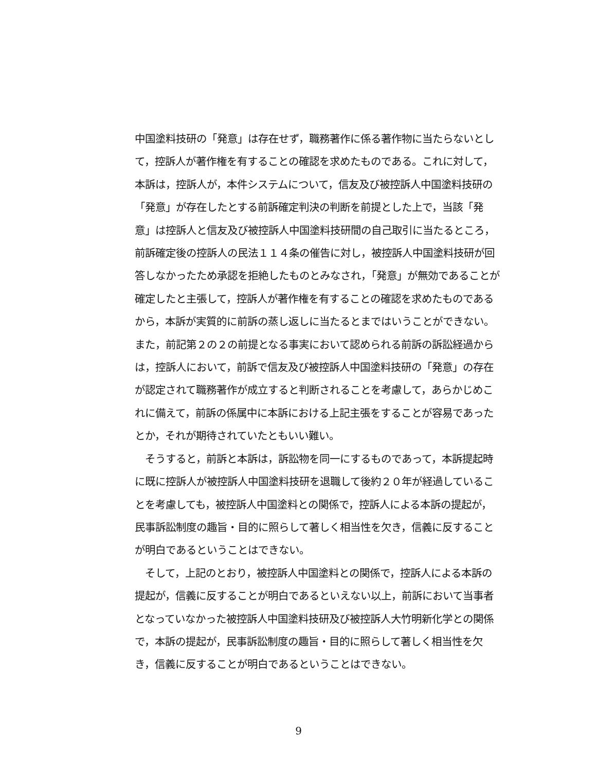中国塗料技研の「発意」は存在せず，職務著作に係る著作物に当たらないとして，控訴人が著作権を有することの確認を求めたものである。これに対して，本訴は，控訴人が，本件システムについて，信友及び被控訴人中国塗料技研の「発意」が存在したとする前訴確定判決の判断を前提とした上で，当該「発意」は控訴人と信友及び被控訴人中国塗料技研間の自己取引に当たるところ，前訴確定後の控訴人の民法１１４条の催告に対し，被控訴人中国塗料技研が回答しなかったため承認を拒絶したものとみなされ，「発意」が無効であることが確定したと主張して，控訴人が著作権を有することの確認を求めたものであるから，本訴が実質的に前訴の蒸し返しに当たるとまではいうことができない。また，前記第２の２の前提となる事実において認められる前訴の訴訟経過からは，控訴人において，前訴で信友及び被控訴人中国塗料技研の「発意」の存在が認定されて職務著作が成立すると判断されることを考慮して，あらかじめこれに備えて，前訴の係属中に本訴における上記主張をすることが容易であったとか，それが期待されていたともいい難い。
　そうすると，前訴と本訴は，訴訟物を同一にするものであって，本訴提起時に既に控訴人が被控訴人中国塗料技研を退職して後約２０年が経過していることを考慮しても，被控訴人中国塗料との関係で，控訴人による本訴の提起が，民事訴訟制度の趣旨・目的に照らして著しく相当性を欠き，信義に反することが明白であるということはできない。
　そして，上記のとおり，被控訴人中国塗料との関係で，控訴人による本訴の提起が，信義に反することが明白であるといえない以上，前訴において当事者となっていなかった被控訴人中国塗料技研及び被控訴人大竹明新化学との関係で，本訴の提起が，民事訴訟制度の趣旨・目的に照らして著しく相当性を欠き，信義に反することが明白であるということはできない。
9